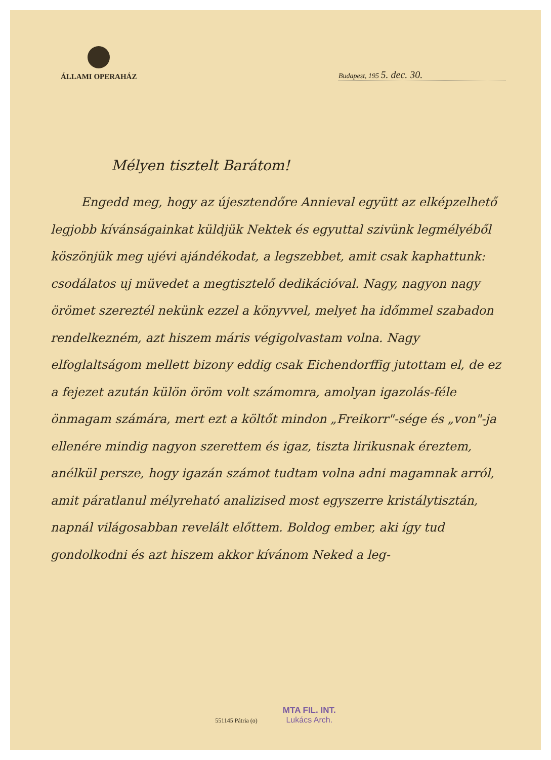ÁLLAMI OPERAHÁZ
Budapest, 195 5. dec. 30.
Mélyen tisztelt Barátom!
Engedd meg, hogy az újesztendőre Annieval együtt az elképzelhető legjobb kívánságainkat küldjük Nektek és egyuttal szivünk legmélyéből köszönjük meg ujévi ajándékodat, a legszebbet, amit csak kaphattunk: csodálatos uj müvedet a megtisztelő dedikációval. Nagy, nagyon nagy örömet szereztél nekünk ezzel a könyvvel, melyet ha időmmel szabadon rendelkezném, azt hiszem máris végigolvastam volna. Nagy elfoglaltságom mellett bizony eddig csak Eichendorffig jutottam el, de ez a fejezet azután külön öröm volt számomra, amolyan igazolás-féle önmagam számára, mert ezt a költőt mindon „Freikorr"-sége és „von"-ja ellenére mindig nagyon szerettem és igaz, tiszta lirikusnak éreztem, anélkül persze, hogy igazán számot tudtam volna adni magamnak arról, amit páratlanul mélyreható analizised most egyszerre kristálytisztán, napnál világosabban revelált előttem. Boldog ember, aki így tud gondolkodni és azt hiszem akkor kívánom Neked a leg-
551145 Pátria (o)
MTA FIL. INT.
Lukács Arch.